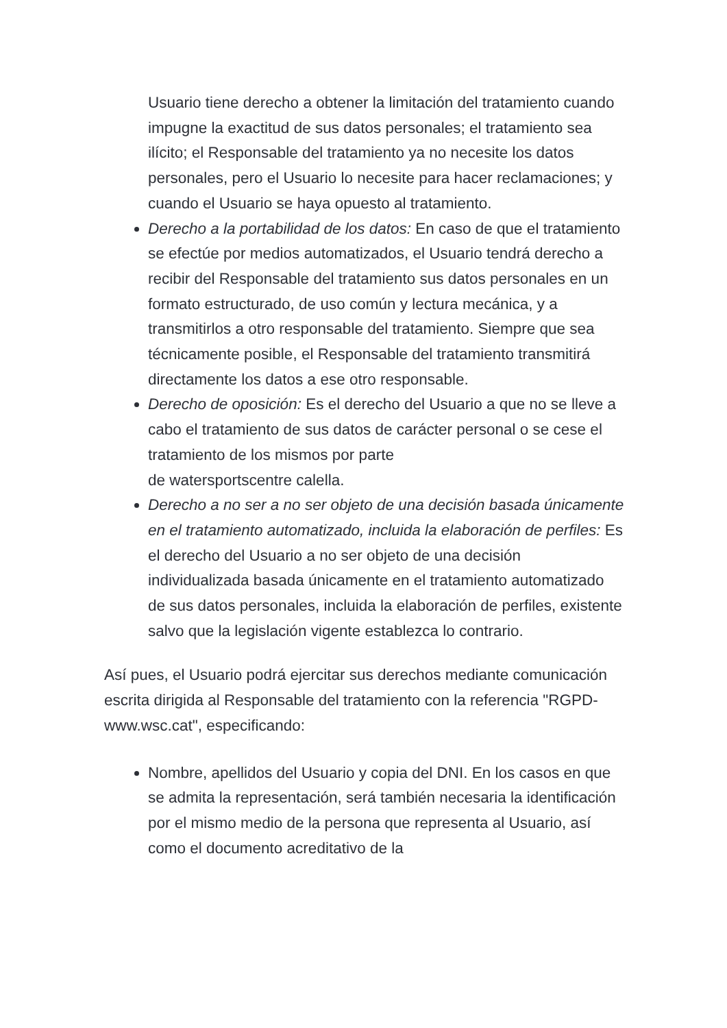Usuario tiene derecho a obtener la limitación del tratamiento cuando impugne la exactitud de sus datos personales; el tratamiento sea ilícito; el Responsable del tratamiento ya no necesite los datos personales, pero el Usuario lo necesite para hacer reclamaciones; y cuando el Usuario se haya opuesto al tratamiento.
Derecho a la portabilidad de los datos: En caso de que el tratamiento se efectúe por medios automatizados, el Usuario tendrá derecho a recibir del Responsable del tratamiento sus datos personales en un formato estructurado, de uso común y lectura mecánica, y a transmitirlos a otro responsable del tratamiento. Siempre que sea técnicamente posible, el Responsable del tratamiento transmitirá directamente los datos a ese otro responsable.
Derecho de oposición: Es el derecho del Usuario a que no se lleve a cabo el tratamiento de sus datos de carácter personal o se cese el tratamiento de los mismos por parte
de watersportscentre calella.
Derecho a no ser a no ser objeto de una decisión basada únicamente en el tratamiento automatizado, incluida la elaboración de perfiles: Es el derecho del Usuario a no ser objeto de una decisión individualizada basada únicamente en el tratamiento automatizado de sus datos personales, incluida la elaboración de perfiles, existente salvo que la legislación vigente establezca lo contrario.
Así pues, el Usuario podrá ejercitar sus derechos mediante comunicación escrita dirigida al Responsable del tratamiento con la referencia "RGPD-www.wsc.cat", especificando:
Nombre, apellidos del Usuario y copia del DNI. En los casos en que se admita la representación, será también necesaria la identificación por el mismo medio de la persona que representa al Usuario, así como el documento acreditativo de la